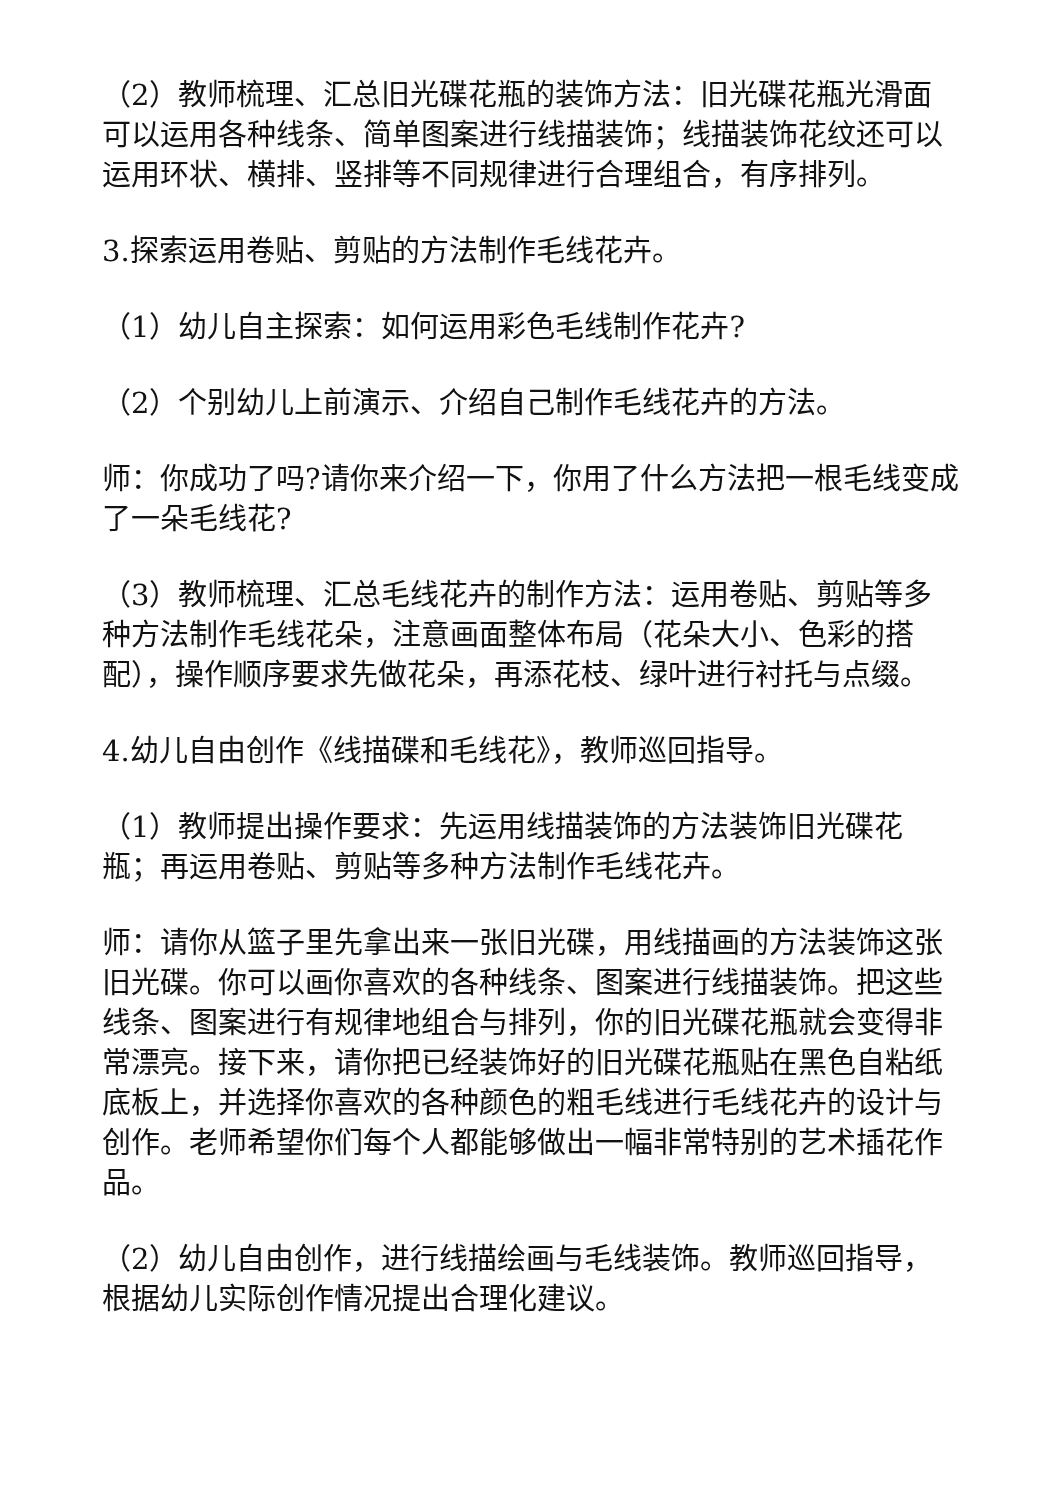（2）教师梳理、汇总旧光碟花瓶的装饰方法：旧光碟花瓶光滑面可以运用各种线条、简单图案进行线描装饰；线描装饰花纹还可以运用环状、横排、竖排等不同规律进行合理组合，有序排列。
3.探索运用卷贴、剪贴的方法制作毛线花卉。
（1）幼儿自主探索：如何运用彩色毛线制作花卉?
（2）个别幼儿上前演示、介绍自己制作毛线花卉的方法。
师：你成功了吗?请你来介绍一下，你用了什么方法把一根毛线变成了一朵毛线花?
（3）教师梳理、汇总毛线花卉的制作方法：运用卷贴、剪贴等多种方法制作毛线花朵，注意画面整体布局（花朵大小、色彩的搭配），操作顺序要求先做花朵，再添花枝、绿叶进行衬托与点缀。
4.幼儿自由创作《线描碟和毛线花》，教师巡回指导。
（1）教师提出操作要求：先运用线描装饰的方法装饰旧光碟花瓶；再运用卷贴、剪贴等多种方法制作毛线花卉。
师：请你从篮子里先拿出来一张旧光碟，用线描画的方法装饰这张旧光碟。你可以画你喜欢的各种线条、图案进行线描装饰。把这些线条、图案进行有规律地组合与排列，你的旧光碟花瓶就会变得非常漂亮。接下来，请你把已经装饰好的旧光碟花瓶贴在黑色自粘纸底板上，并选择你喜欢的各种颜色的粗毛线进行毛线花卉的设计与创作。老师希望你们每个人都能够做出一幅非常特别的艺术插花作品。
（2）幼儿自由创作，进行线描绘画与毛线装饰。教师巡回指导，根据幼儿实际创作情况提出合理化建议。